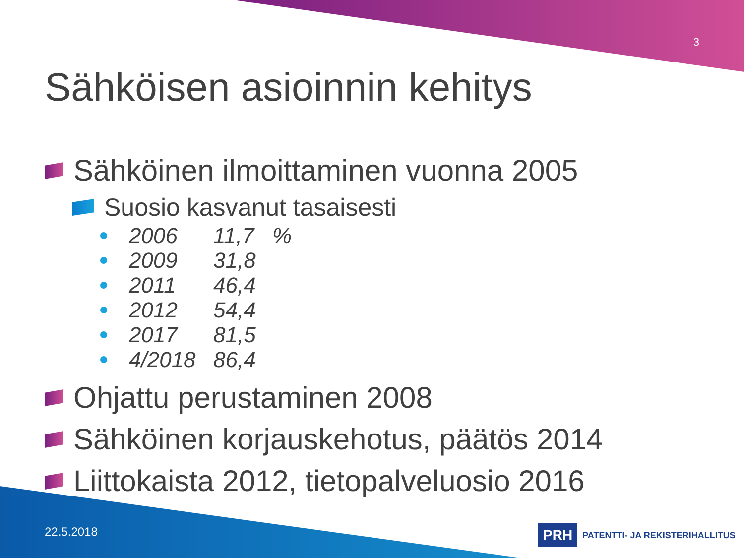3
Sähköisen asioinnin kehitys
Sähköinen ilmoittaminen vuonna 2005
Suosio kasvanut tasaisesti
2006 11,7 %
2009 31,8
2011 46,4
2012 54,4
2017 81,5
4/2018 86,4
Ohjattu perustaminen 2008
Sähköinen korjauskehotus, päätös 2014
Liittokaista 2012, tietopalveluosio 2016
22.5.2018
PRH
PATENTTI- JA REKISTERIHALLITUS